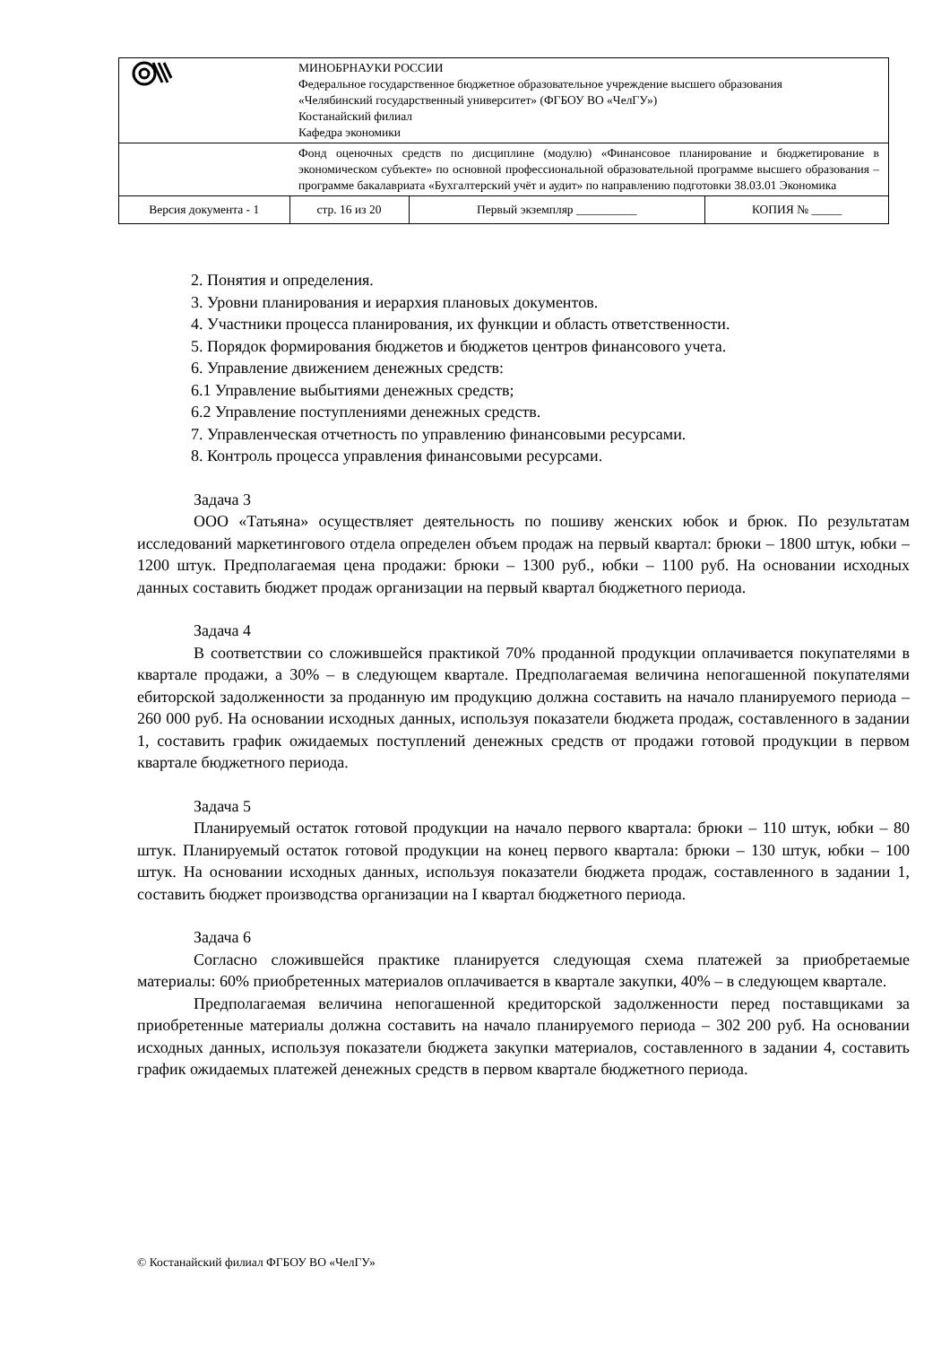| | МИНОБРНАУКИ РОССИИ Федеральное государственное бюджетное образовательное учреждение высшего образования «Челябинский государственный университет» (ФГБОУ ВО «ЧелГУ») Костанайский филиал Кафедра экономики | | |
| | Фонд оценочных средств по дисциплине (модулю) «Финансовое планирование и бюджетирование в экономическом субъекте» по основной профессиональной образовательной программе высшего образования – программе бакалавриата «Бухгалтерский учёт и аудит» по направлению подготовки 38.03.01 Экономика | | |
| Версия документа - 1 | стр. 16 из 20 | Первый экземпляр __________ | КОПИЯ № _____ |
2. Понятия и определения.
3. Уровни планирования и иерархия плановых документов.
4. Участники процесса планирования, их функции и область ответственности.
5. Порядок формирования бюджетов и бюджетов центров финансового учета.
6. Управление движением денежных средств:
6.1 Управление выбытиями денежных средств;
6.2 Управление поступлениями денежных средств.
7. Управленческая отчетность по управлению финансовыми ресурсами.
8. Контроль процесса управления финансовыми ресурсами.
Задача 3
ООО «Татьяна» осуществляет деятельность по пошиву женских юбок и брюк. По результатам исследований маркетингового отдела определен объем продаж на первый квартал: брюки – 1800 штук, юбки – 1200 штук. Предполагаемая цена продажи: брюки – 1300 руб., юбки – 1100 руб. На основании исходных данных составить бюджет продаж организации на первый квартал бюджетного периода.
Задача 4
В соответствии со сложившейся практикой 70% проданной продукции оплачивается покупателями в квартале продажи, а 30% – в следующем квартале. Предполагаемая величина непогашенной покупателями ебиторской задолженности за проданную им продукцию должна составить на начало планируемого периода – 260 000 руб. На основании исходных данных, используя показатели бюджета продаж, составленного в задании 1, составить график ожидаемых поступлений денежных средств от продажи готовой продукции в первом квартале бюджетного периода.
Задача 5
Планируемый остаток готовой продукции на начало первого квартала: брюки – 110 штук, юбки – 80 штук. Планируемый остаток готовой продукции на конец первого квартала: брюки – 130 штук, юбки – 100 штук. На основании исходных данных, используя показатели бюджета продаж, составленного в задании 1, составить бюджет производства организации на I квартал бюджетного периода.
Задача 6
Согласно сложившейся практике планируется следующая схема платежей за приобретаемые материалы: 60% приобретенных материалов оплачивается в квартале закупки, 40% – в следующем квартале.
Предполагаемая величина непогашенной кредиторской задолженности перед поставщиками за приобретенные материалы должна составить на начало планируемого периода – 302 200 руб. На основании исходных данных, используя показатели бюджета закупки материалов, составленного в задании 4, составить график ожидаемых платежей денежных средств в первом квартале бюджетного периода.
© Костанайский филиал ФГБОУ ВО «ЧелГУ»